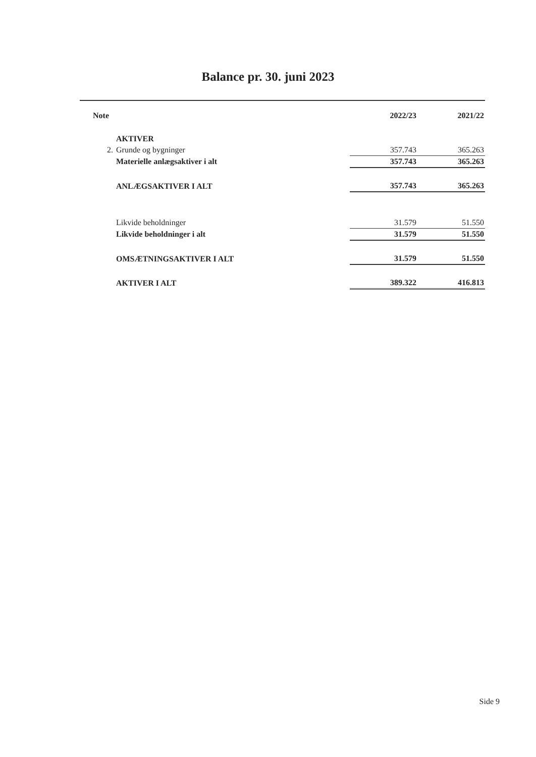Balance pr. 30. juni 2023
| Note | | 2022/23 | 2021/22 |
| --- | --- | --- | --- |
| | AKTIVER | | |
| 2. | Grunde og bygninger | 357.743 | 365.263 |
| | Materielle anlægsaktiver i alt | 357.743 | 365.263 |
| | ANLÆGSAKTIVER I ALT | 357.743 | 365.263 |
| | Likvide beholdninger | 31.579 | 51.550 |
| | Likvide beholdninger i alt | 31.579 | 51.550 |
| | OMSÆTNINGSAKTIVER I ALT | 31.579 | 51.550 |
| | AKTIVER I ALT | 389.322 | 416.813 |
Side 9